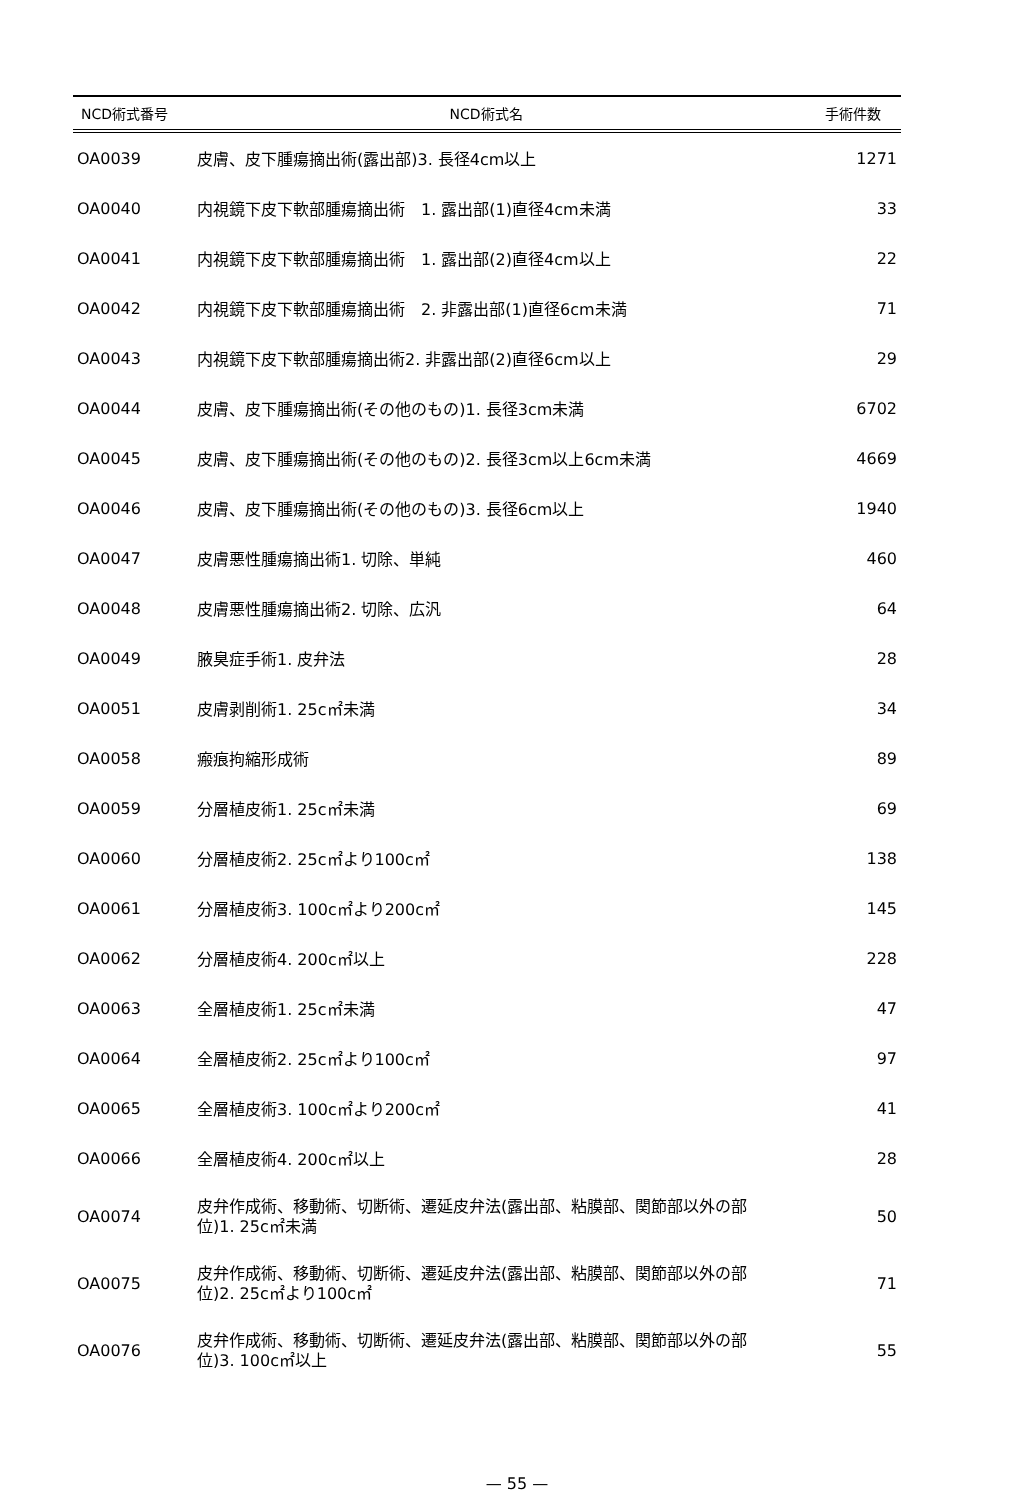| NCD術式番号 | NCD術式名 | 手術件数 |
| --- | --- | --- |
| OA0039 | 皮膚、皮下腫瘍摘出術(露出部)3. 長径4cm以上 | 1271 |
| OA0040 | 内視鏡下皮下軟部腫瘍摘出術 1. 露出部(1)直径4cm未満 | 33 |
| OA0041 | 内視鏡下皮下軟部腫瘍摘出術 1. 露出部(2)直径4cm以上 | 22 |
| OA0042 | 内視鏡下皮下軟部腫瘍摘出術 2. 非露出部(1)直径6cm未満 | 71 |
| OA0043 | 内視鏡下皮下軟部腫瘍摘出術2. 非露出部(2)直径6cm以上 | 29 |
| OA0044 | 皮膚、皮下腫瘍摘出術(その他のもの)1. 長径3cm未満 | 6702 |
| OA0045 | 皮膚、皮下腫瘍摘出術(その他のもの)2. 長径3cm以上6cm未満 | 4669 |
| OA0046 | 皮膚、皮下腫瘍摘出術(その他のもの)3. 長径6cm以上 | 1940 |
| OA0047 | 皮膚悪性腫瘍摘出術1. 切除、単純 | 460 |
| OA0048 | 皮膚悪性腫瘍摘出術2. 切除、広汎 | 64 |
| OA0049 | 腋臭症手術1. 皮弁法 | 28 |
| OA0051 | 皮膚剥削術1. 25c㎡未満 | 34 |
| OA0058 | 瘢痕拘縮形成術 | 89 |
| OA0059 | 分層植皮術1. 25c㎡未満 | 69 |
| OA0060 | 分層植皮術2. 25c㎡より100c㎡ | 138 |
| OA0061 | 分層植皮術3. 100c㎡より200c㎡ | 145 |
| OA0062 | 分層植皮術4. 200c㎡以上 | 228 |
| OA0063 | 全層植皮術1. 25c㎡未満 | 47 |
| OA0064 | 全層植皮術2. 25c㎡より100c㎡ | 97 |
| OA0065 | 全層植皮術3. 100c㎡より200c㎡ | 41 |
| OA0066 | 全層植皮術4. 200c㎡以上 | 28 |
| OA0074 | 皮弁作成術、移動術、切断術、遷延皮弁法(露出部、粘膜部、関節部以外の部位)1. 25c㎡未満 | 50 |
| OA0075 | 皮弁作成術、移動術、切断術、遷延皮弁法(露出部、粘膜部、関節部以外の部位)2. 25c㎡より100c㎡ | 71 |
| OA0076 | 皮弁作成術、移動術、切断術、遷延皮弁法(露出部、粘膜部、関節部以外の部位)3. 100c㎡以上 | 55 |
— 55 —